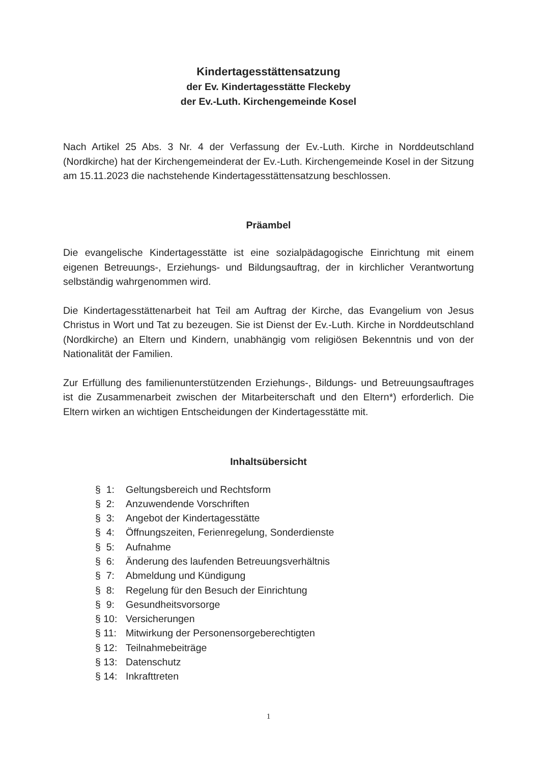Kindertagesstättensatzung
der Ev. Kindertagesstätte Fleckeby
der Ev.-Luth. Kirchengemeinde Kosel
Nach Artikel 25 Abs. 3 Nr. 4 der Verfassung der Ev.-Luth. Kirche in Norddeutschland (Nordkirche) hat der Kirchengemeinderat der Ev.-Luth. Kirchengemeinde Kosel in der Sitzung am 15.11.2023 die nachstehende Kindertagesstättensatzung beschlossen.
Präambel
Die evangelische Kindertagesstätte ist eine sozialpädagogische Einrichtung mit einem eigenen Betreuungs-, Erziehungs- und Bildungsauftrag, der in kirchlicher Verantwortung selbständig wahrgenommen wird.
Die Kindertagesstättenarbeit hat Teil am Auftrag der Kirche, das Evangelium von Jesus Christus in Wort und Tat zu bezeugen. Sie ist Dienst der Ev.-Luth. Kirche in Norddeutschland (Nordkirche) an Eltern und Kindern, unabhängig vom religiösen Bekenntnis und von der Nationalität der Familien.
Zur Erfüllung des familienunterstützenden Erziehungs-, Bildungs- und Betreuungsauftrages ist die Zusammenarbeit zwischen der Mitarbeiterschaft und den Eltern*) erforderlich. Die Eltern wirken an wichtigen Entscheidungen der Kindertagesstätte mit.
Inhaltsübersicht
| § 1: | Geltungsbereich und Rechtsform |
| § 2: | Anzuwendende Vorschriften |
| § 3: | Angebot der Kindertagesstätte |
| § 4: | Öffnungszeiten, Ferienregelung, Sonderdienste |
| § 5: | Aufnahme |
| § 6: | Änderung des laufenden Betreuungsverhältnis |
| § 7: | Abmeldung und Kündigung |
| § 8: | Regelung für den Besuch der Einrichtung |
| § 9: | Gesundheitsvorsorge |
| § 10: | Versicherungen |
| § 11: | Mitwirkung der Personensorgeberechtigten |
| § 12: | Teilnahmebeiträge |
| § 13: | Datenschutz |
| § 14: | Inkrafttreten |
1